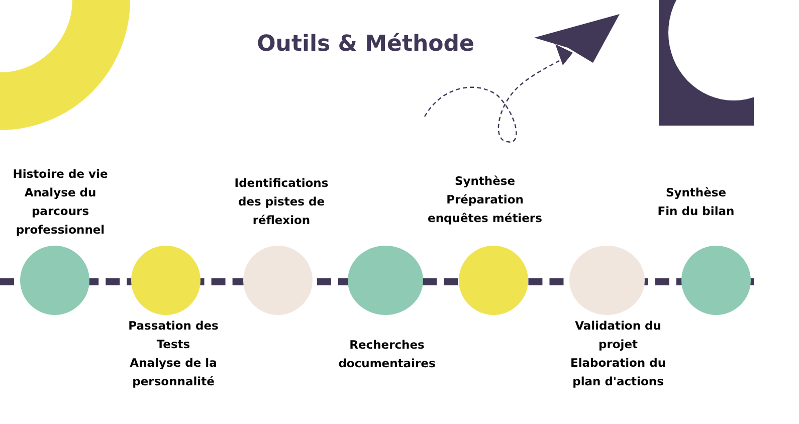Outils & Méthode
Histoire de vie
Analyse du parcours professionnel
Identifications des pistes de réflexion
Synthèse
Préparation enquêtes métiers
Synthèse
Fin du bilan
Passation des Tests
Analyse de la personnalité
Recherches documentaires
Validation du projet
Elaboration du plan d'actions